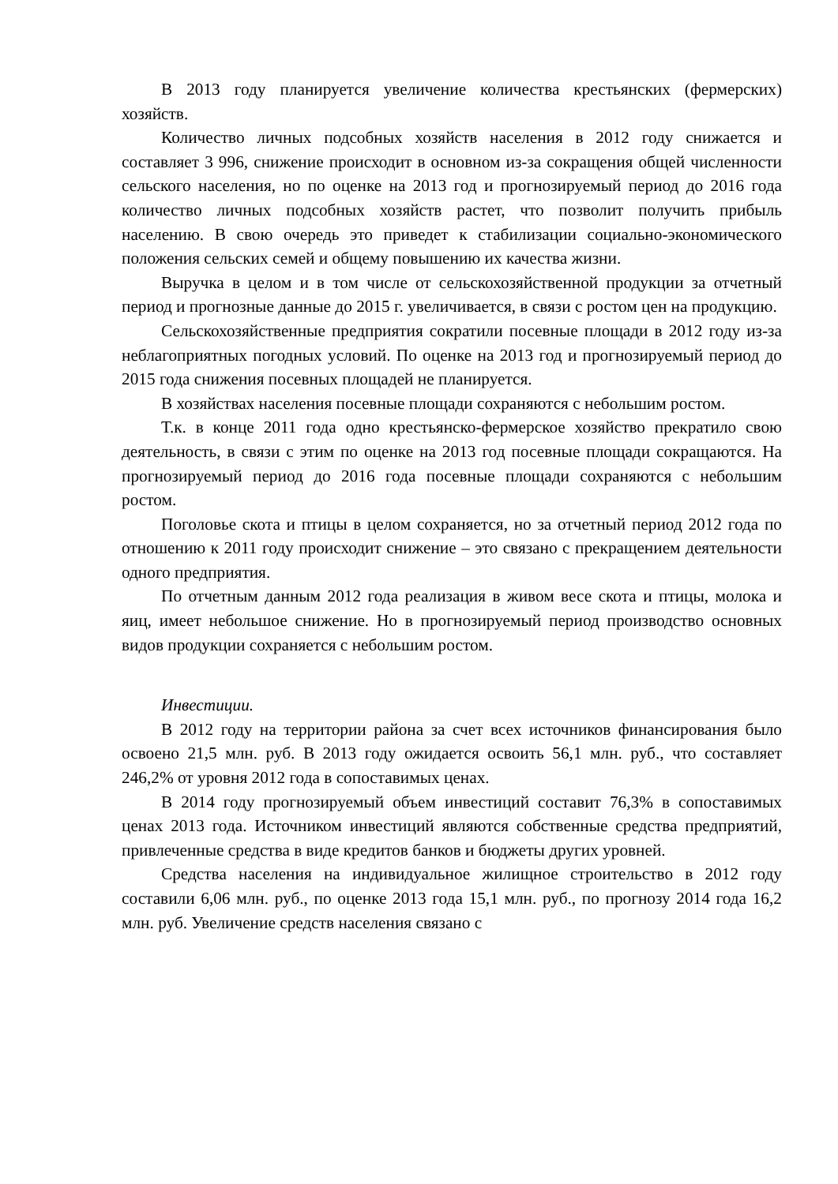В 2013 году планируется увеличение количества крестьянских (фермерских) хозяйств.
Количество личных подсобных хозяйств населения в 2012 году снижается и составляет 3 996, снижение происходит в основном из-за сокращения общей численности сельского населения, но по оценке на 2013 год и прогнозируемый период до 2016 года количество личных подсобных хозяйств растет, что позволит получить прибыль населению. В свою очередь это приведет к стабилизации социально-экономического положения сельских семей и общему повышению их качества жизни.
Выручка в целом и в том числе от сельскохозяйственной продукции за отчетный период и прогнозные данные до 2015 г. увеличивается, в связи с ростом цен на продукцию.
Сельскохозяйственные предприятия сократили посевные площади в 2012 году из-за неблагоприятных погодных условий. По оценке на 2013 год и прогнозируемый период до 2015 года снижения посевных площадей не планируется.
В хозяйствах населения посевные площади сохраняются с небольшим ростом.
Т.к. в конце 2011 года одно крестьянско-фермерское хозяйство прекратило свою деятельность, в связи с этим по оценке на 2013 год посевные площади сокращаются. На прогнозируемый период до 2016 года посевные площади сохраняются с небольшим ростом.
Поголовье скота и птицы в целом сохраняется, но за отчетный период 2012 года по отношению к 2011 году происходит снижение – это связано с прекращением деятельности одного предприятия.
По отчетным данным 2012 года реализация в живом весе скота и птицы, молока и яиц, имеет небольшое снижение. Но в прогнозируемый период производство основных видов продукции сохраняется с небольшим ростом.
Инвестиции.
В 2012 году на территории района за счет всех источников финансирования было освоено 21,5 млн. руб. В 2013 году ожидается освоить 56,1 млн. руб., что составляет 246,2% от уровня 2012 года в сопоставимых ценах.
В 2014 году прогнозируемый объем инвестиций составит 76,3% в сопоставимых ценах 2013 года. Источником инвестиций являются собственные средства предприятий, привлеченные средства в виде кредитов банков и бюджеты других уровней.
Средства населения на индивидуальное жилищное строительство в 2012 году составили 6,06 млн. руб., по оценке 2013 года 15,1 млн. руб., по прогнозу 2014 года 16,2 млн. руб. Увеличение средств населения связано с